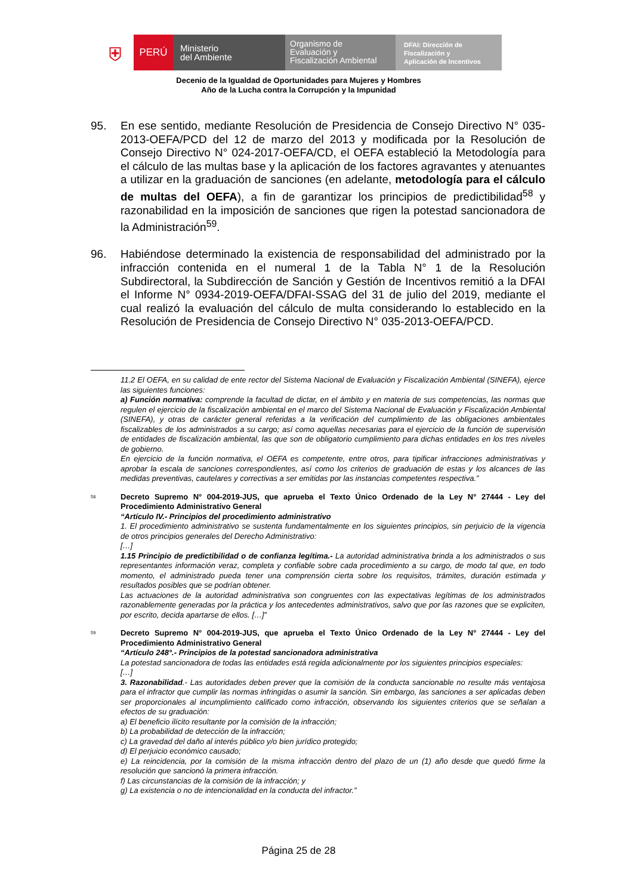⛨
PERÚ
Ministerio
del Ambiente
Organismo de
Evaluación y
Fiscalización Ambiental
DFAI: Dirección de
Fiscalización y
Aplicación de Incentivos
Decenio de la Igualdad de Oportunidades para Mujeres y Hombres
Año de la Lucha contra la Corrupción y la Impunidad
95. En ese sentido, mediante Resolución de Presidencia de Consejo Directivo N° 035-2013-OEFA/PCD del 12 de marzo del 2013 y modificada por la Resolución de Consejo Directivo N° 024-2017-OEFA/CD, el OEFA estableció la Metodología para el cálculo de las multas base y la aplicación de los factores agravantes y atenuantes a utilizar en la graduación de sanciones (en adelante, metodología para el cálculo de multas del OEFA), a fin de garantizar los principios de predictibilidad<sup>58</sup> y razonabilidad en la imposición de sanciones que rigen la potestad sancionadora de la Administración<sup>59</sup>.
96. Habiéndose determinado la existencia de responsabilidad del administrado por la infracción contenida en el numeral 1 de la Tabla N° 1 de la Resolución Subdirectoral, la Subdirección de Sanción y Gestión de Incentivos remitió a la DFAI el Informe N° 0934-2019-OEFA/DFAI-SSAG del 31 de julio del 2019, mediante el cual realizó la evaluación del cálculo de multa considerando lo establecido en la Resolución de Presidencia de Consejo Directivo N° 035-2013-OEFA/PCD.
11.2 El OEFA, en su calidad de ente rector del Sistema Nacional de Evaluación y Fiscalización Ambiental (SINEFA), ejerce las siguientes funciones:
a) Función normativa: comprende la facultad de dictar, en el ámbito y en materia de sus competencias, las normas que regulen el ejercicio de la fiscalización ambiental en el marco del Sistema Nacional de Evaluación y Fiscalización Ambiental (SINEFA), y otras de carácter general referidas a la verificación del cumplimiento de las obligaciones ambientales fiscalizables de los administrados a su cargo; así como aquellas necesarias para el ejercicio de la función de supervisión de entidades de fiscalización ambiental, las que son de obligatorio cumplimiento para dichas entidades en los tres niveles de gobierno.
En ejercicio de la función normativa, el OEFA es competente, entre otros, para tipificar infracciones administrativas y aprobar la escala de sanciones correspondientes, así como los criterios de graduación de estas y los alcances de las medidas preventivas, cautelares y correctivas a ser emitidas por las instancias competentes respectiva.”
<sup>58</sup>
Decreto Supremo N° 004-2019-JUS, que aprueba el Texto Único Ordenado de la Ley N° 27444 - Ley del Procedimiento Administrativo General
“Artículo IV.- Principios del procedimiento administrativo
1. El procedimiento administrativo se sustenta fundamentalmente en los siguientes principios, sin perjuicio de la vigencia de otros principios generales del Derecho Administrativo:
[…]
1.15 Principio de predictibilidad o de confianza legítima.- La autoridad administrativa brinda a los administrados o sus representantes información veraz, completa y confiable sobre cada procedimiento a su cargo, de modo tal que, en todo momento, el administrado pueda tener una comprensión cierta sobre los requisitos, trámites, duración estimada y resultados posibles que se podrían obtener.
Las actuaciones de la autoridad administrativa son congruentes con las expectativas legítimas de los administrados razonablemente generadas por la práctica y los antecedentes administrativos, salvo que por las razones que se expliciten, por escrito, decida apartarse de ellos. […]”
<sup>59</sup>
Decreto Supremo N° 004-2019-JUS, que aprueba el Texto Único Ordenado de la Ley N° 27444 - Ley del Procedimiento Administrativo General
“Artículo 248°.- Principios de la potestad sancionadora administrativa
La potestad sancionadora de todas las entidades está regida adicionalmente por los siguientes principios especiales:
[…]
3. Razonabilidad.- Las autoridades deben prever que la comisión de la conducta sancionable no resulte más ventajosa para el infractor que cumplir las normas infringidas o asumir la sanción. Sin embargo, las sanciones a ser aplicadas deben ser proporcionales al incumplimiento calificado como infracción, observando los siguientes criterios que se señalan a efectos de su graduación:
a) El beneficio ilícito resultante por la comisión de la infracción;
b) La probabilidad de detección de la infracción;
c) La gravedad del daño al interés público y/o bien jurídico protegido;
d) El perjuicio económico causado;
e) La reincidencia, por la comisión de la misma infracción dentro del plazo de un (1) año desde que quedó firme la resolución que sancionó la primera infracción.
f) Las circunstancias de la comisión de la infracción; y
g) La existencia o no de intencionalidad en la conducta del infractor.”
Página 25 de 28